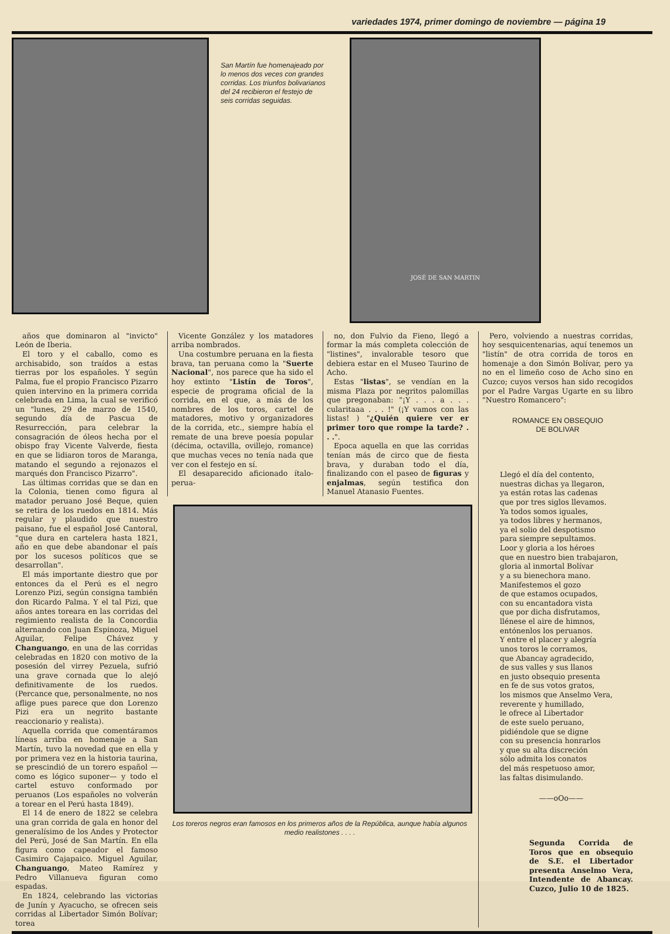variedades 1974, primer domingo de noviembre — página 19
San Martín fue homenajeado por lo menos dos veces con grandes corridas. Los triunfos bolivarianos del 24 recibieron el festejo de seis corridas seguidas.
JOSÉ DE SAN MARTIN
años que dominaron al "invicto" León de Iberia.
El toro y el caballo, como es archisabido, son traídos a estas tierras por los españoles. Y según Palma, fue el propio Francisco Pizarro quien intervino en la primera corrida celebrada en Lima, la cual se verificó un "lunes, 29 de marzo de 1540, segundo día de Pascua de Resurrección, para celebrar la consagración de óleos hecha por el obispo fray Vicente Valverde, fiesta en que se lidiaron toros de Maranga, matando el segundo a rejonazos el marqués don Francisco Pizarro".
Las últimas corridas que se dan en la Colonia, tienen como figura al matador peruano José Beque, quien se retira de los ruedos en 1814. Más regular y plaudido que nuestro paisano, fue el español José Cantoral, "que dura en cartelera hasta 1821, año en que debe abandonar el país por los sucesos políticos que se desarrollan".
El más importante diestro que por entonces da el Perú es el negro Lorenzo Pizi, según consigna también don Ricardo Palma. Y el tal Pizi, que años antes toreara en las corridas del regimiento realista de la Concordia alternando con Juan Espinoza, Miguel Aguilar, Felipe Chávez y Changuango, en una de las corridas celebradas en 1820 con motivo de la posesión del virrey Pezuela, sufrió una grave cornada que lo alejó definitivamente de los ruedos. (Percance que, personalmente, no nos aflige pues parece que don Lorenzo Pizi era un negrito bastante reaccionario y realista).
Aquella corrida que comentáramos líneas arriba en homenaje a San Martín, tuvo la novedad que en ella y por primera vez en la historia taurina, se prescindió de un torero español —como es lógico suponer— y todo el cartel estuvo conformado por peruanos (Los españoles no volverán a torear en el Perú hasta 1849).
El 14 de enero de 1822 se celebra una gran corrida de gala en honor del generalísimo de los Andes y Protector del Perú, José de San Martín. En ella figura como capeador el famoso Casimiro Cajapaico. Miguel Aguilar, Changuango, Mateo Ramírez y Pedro Villanueva figuran como espadas.
En 1824, celebrando las victorias de Junín y Ayacucho, se ofrecen seis corridas al Libertador Simón Bolívar; torea
Vicente González y los matadores arriba nombrados.
Una costumbre peruana en la fiesta brava, tan peruana como la "Suerte Nacional", nos parece que ha sido el hoy extinto "Listín de Toros", especie de programa oficial de la corrida, en el que, a más de los nombres de los toros, cartel de matadores, motivo y organizadores de la corrida, etc., siempre había el remate de una breve poesía popular (décima, octavilla, ovillejo, romance) que muchas veces no tenía nada que ver con el festejo en sí.
El desaparecido aficionado ítalo-perua-
no, don Fulvio da Fieno, llegó a formar la más completa colección de "listines", invalorable tesoro que debiera estar en el Museo Taurino de Acho.
Estas "listas", se vendían en la misma Plaza por negritos palomillas que pregonaban: "¡Y . . . a . . . cularitaaa . . . !" (¡Y vamos con las listas! ) "¿Quién quiere ver er primer toro que rompe la tarde? . . .".
Epoca aquella en que las corridas tenían más de circo que de fiesta brava, y duraban todo el día, finalizando con el paseo de figuras y enjalmas, según testifica don Manuel Atanasio Fuentes.
Los toreros negros eran famosos en los primeros años de la República, aunque había algunos medio realistones . . . .
Pero, volviendo a nuestras corridas, hoy sesquicentenarias, aquí tenemos un "listín" de otra corrida de toros en homenaje a don Simón Bolívar, pero ya no en el limeño coso de Acho sino en Cuzco; cuyos versos han sido recogidos por el Padre Vargas Ugarte en su libro "Nuestro Romancero":
ROMANCE EN OBSEQUIO
DE BOLIVAR
Llegó el día del contento,
nuestras dichas ya llegaron,
ya están rotas las cadenas
que por tres siglos llevamos.
Ya todos somos iguales,
ya todos libres y hermanos,
ya el solio del despotismo
para siempre sepultamos.
Loor y gloria a los héroes
que en nuestro bien trabajaron,
gloria al inmortal Bolívar
y a su bienechora mano.
Manifestemos el gozo
de que estamos ocupados,
con su encantadora vista
que por dicha disfrutamos,
llénese el aire de himnos,
entónenlos los peruanos.
Y entre el placer y alegría
unos toros le corramos,
que Abancay agradecido,
de sus valles y sus llanos
en justo obsequio presenta
en fe de sus votos gratos,
los mismos que Anselmo Vera,
reverente y humillado,
le ofrece al Libertador
de este suelo peruano,
pidiéndole que se digne
con su presencia honrarlos
y que su alta discreción
sólo admita los conatos
del más respetuoso amor,
las faltas disimulando.
——oOo——
Segunda Corrida de Toros que en obsequio de S.E. el Libertador presenta Anselmo Vera, Intendente de Abancay. Cuzco, Julio 10 de 1825.